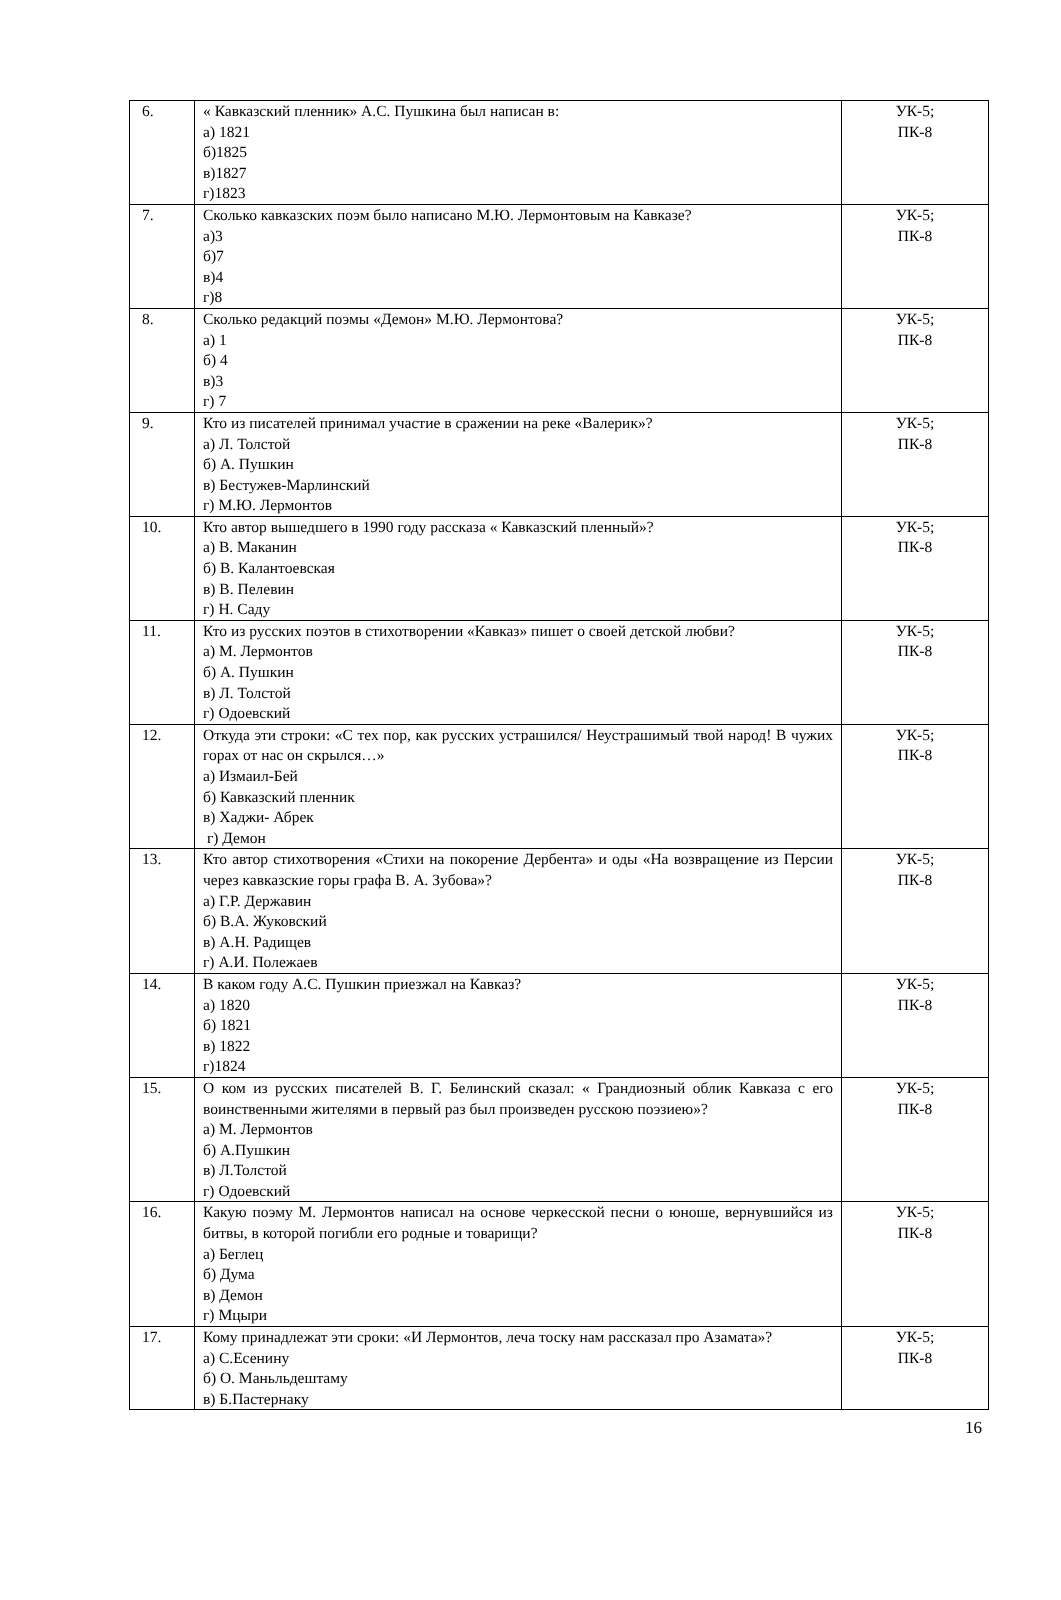| 6. | « Кавказский пленник» А.С. Пушкина был написан в: а) 1821 б)1825 в)1827 г)1823 | УК-5; ПК-8 |
| 7. | Сколько кавказских поэм было написано М.Ю. Лермонтовым на Кавказе? а)3 б)7 в)4 г)8 | УК-5; ПК-8 |
| 8. | Сколько редакций поэмы «Демон» М.Ю. Лермонтова? а) 1 б) 4 в)3 г) 7 | УК-5; ПК-8 |
| 9. | Кто из писателей принимал участие в сражении на реке «Валерик»? а) Л. Толстой б) А. Пушкин в) Бестужев-Марлинский г) М.Ю. Лермонтов | УК-5; ПК-8 |
| 10. | Кто автор вышедшего в 1990 году рассказа « Кавказский пленный»? а) В. Маканин б) В. Калантоевская в) В. Пелевин г) Н. Саду | УК-5; ПК-8 |
| 11. | Кто из русских поэтов в стихотворении «Кавказ» пишет о своей детской любви? а) М. Лермонтов б) А. Пушкин в) Л. Толстой г) Одоевский | УК-5; ПК-8 |
| 12. | Откуда эти строки: «С тех пор, как русских устрашился/ Неустрашимый твой народ! В чужих горах от нас он скрылся…» а) Измаил-Бей б) Кавказский пленник в) Хаджи- Абрек г) Демон | УК-5; ПК-8 |
| 13. | Кто автор стихотворения «Стихи на покорение Дербента» и оды «На возвращение из Персии через кавказские горы графа В. А. Зубова»? а) Г.Р. Державин б) В.А. Жуковский в) А.Н. Радищев г) А.И. Полежаев | УК-5; ПК-8 |
| 14. | В каком году А.С. Пушкин приезжал на Кавказ? а) 1820 б) 1821 в) 1822 г)1824 | УК-5; ПК-8 |
| 15. | О ком из русских писателей В. Г. Белинский сказал: « Грандиозный облик Кавказа с его воинственными жителями в первый раз был произведен русскою поэзиею»? а) М. Лермонтов б) А.Пушкин в) Л.Толстой г) Одоевский | УК-5; ПК-8 |
| 16. | Какую поэму М. Лермонтов написал на основе черкесской песни о юноше, вернувшийся из битвы, в которой погибли его родные и товарищи? а) Беглец б) Дума в) Демон г) Мцыри | УК-5; ПК-8 |
| 17. | Кому принадлежат эти сроки: «И Лермонтов, леча тоску нам рассказал про Азамата»? а) С.Есенину б) О. Маньльдештаму в) Б.Пастернаку | УК-5; ПК-8 |
16